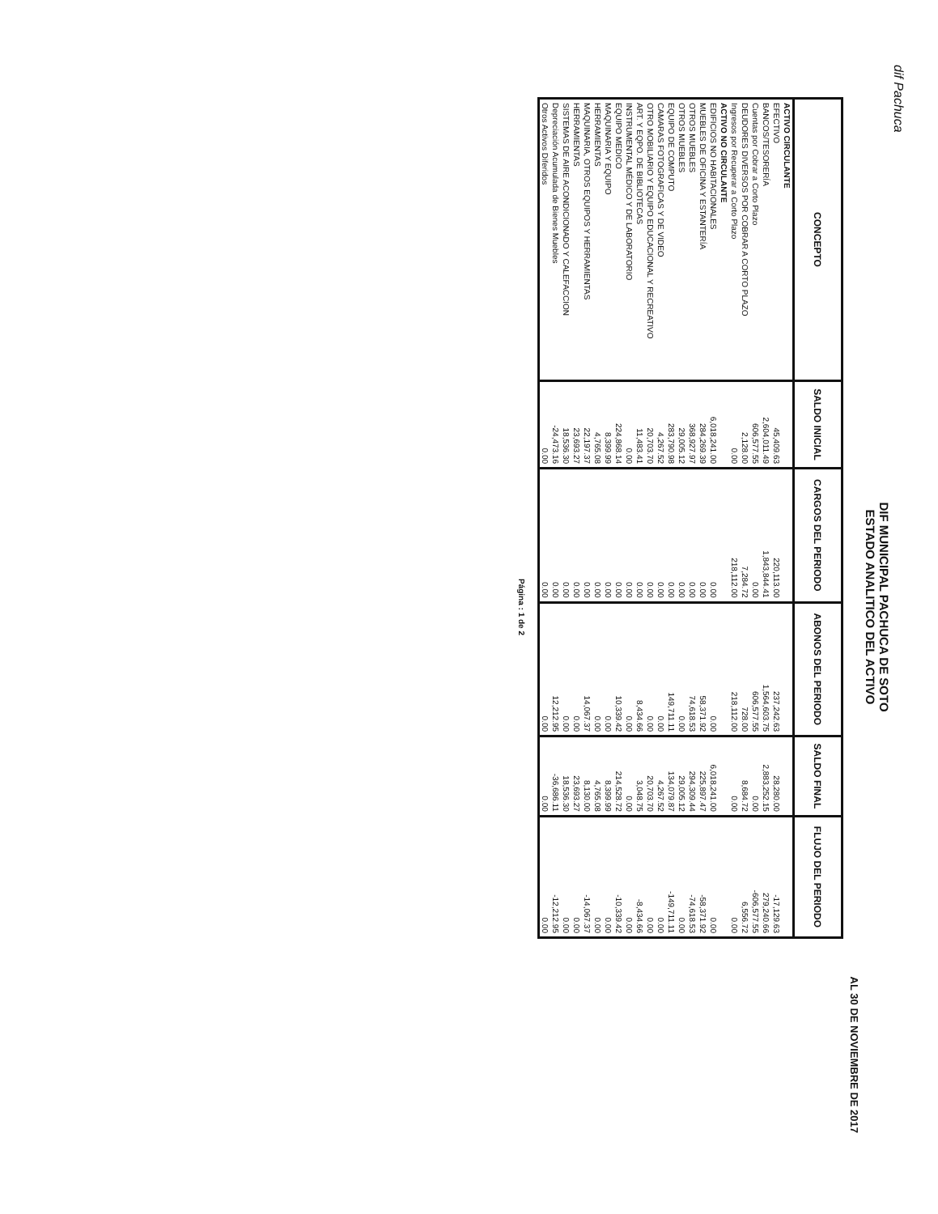dif Pachuca
DIF MUNICIPAL PACHUCA DE SOTO
ESTADO ANALITICO DEL ACTIVO
AL 30 DE NOVIEMBRE DE 2017
| CONCEPTO | SALDO INICIAL | CARGOS DEL PERIODO | ABONOS DEL PERIODO | SALDO FINAL | FLUJO DEL PERIODO |
| --- | --- | --- | --- | --- | --- |
| ACTIVO CIRCULANTE | | | | | |
| EFECTIVO | 45,409.63 | 220,113.00 | 237,242.63 | 28,280.00 | -17,129.63 |
| BANCOS/TESORERÍA | 2,604,011.49 | 1,843,844.41 | 1,564,603.75 | 2,883,252.15 | 279,240.66 |
| Cuentas por Cobrar a Corto Plazo | 606,577.55 | 0.00 | 606,577.55 | 0.00 | -606,577.55 |
| DEUDORES DIVERSOS POR COBRAR A CORTO PLAZO | 2,128.00 | 7,284.72 | 728.00 | 8,684.72 | 6,556.72 |
| Ingresos por Recuperar a Corto Plazo | 0.00 | 218,112.00 | 218,112.00 | 0.00 | 0.00 |
| ACTIVO NO CIRCULANTE | | | | | |
| EDIFICIOS NO HABITACIONALES | 6,018,241.00 | 0.00 | 0.00 | 6,018,241.00 | 0.00 |
| MUEBLES DE OFICINA Y ESTANTERÍA | 284,269.39 | 0.00 | 58,371.92 | 225,897.47 | -58,371.92 |
| OTROS MUEBLES | 368,927.97 | 0.00 | 74,618.53 | 294,309.44 | -74,618.53 |
| OTROS MUEBLES | 29,005.12 | 0.00 | 0.00 | 29,005.12 | 0.00 |
| EQUIPO DE COMPUTO | 283,790.98 | 0.00 | 149,711.11 | 134,079.87 | -149,711.11 |
| CAMARAS FOTOGRAFICAS Y DE VIDEO | 4,267.52 | 0.00 | 0.00 | 4,267.52 | 0.00 |
| OTRO MOBILIARIO Y EQUIPO EDUCACIONAL Y RECREATIVO | 20,703.70 | 0.00 | 0.00 | 20,703.70 | 0.00 |
| ART. Y EQPO. DE BIBLIOTECAS | 11,483.41 | 0.00 | 8,434.66 | 3,048.75 | -8,434.66 |
| INSTRUMENTAL MÉDICO Y DE LABORATORIO | 0.00 | 0.00 | 0.00 | 0.00 | 0.00 |
| EQUIPO MEDICO | 224,868.14 | 0.00 | 10,339.42 | 214,528.72 | -10,339.42 |
| MAQUINARIA Y EQUIPO | 8,399.99 | 0.00 | 0.00 | 8,399.99 | 0.00 |
| HERRAMIENTAS | 4,765.08 | 0.00 | 0.00 | 4,765.08 | 0.00 |
| MAQUINARIA, OTROS EQUIPOS Y HERRAMIENTAS | 22,197.37 | 0.00 | 14,067.37 | 8,130.00 | -14,067.37 |
| HERRAMIENTAS | 23,693.27 | 0.00 | 0.00 | 23,693.27 | 0.00 |
| SISTEMAS DE AIRE ACONDICIONADO Y CALEFACCION | 18,536.30 | 0.00 | 0.00 | 18,536.30 | 0.00 |
| Depreciación Acumulada de Bienes Muebles | -24,473.16 | 0.00 | 12,212.95 | -36,686.11 | -12,212.95 |
| Otros Activos Diferidos | 0.00 | 0.00 | 0.00 | 0.00 | 0.00 |
Página : 1 de 2